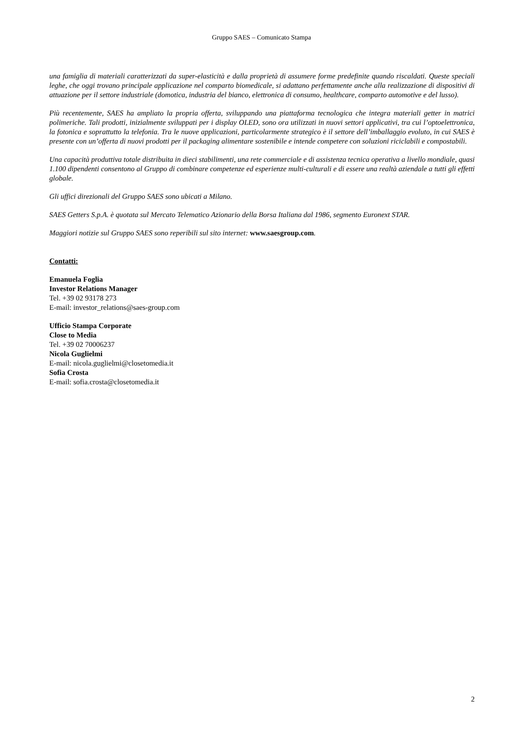Gruppo SAES – Comunicato Stampa
una famiglia di materiali caratterizzati da super-elasticità e dalla proprietà di assumere forme predefinite quando riscaldati. Queste speciali leghe, che oggi trovano principale applicazione nel comparto biomedicale, si adattano perfettamente anche alla realizzazione di dispositivi di attuazione per il settore industriale (domotica, industria del bianco, elettronica di consumo, healthcare, comparto automotive e del lusso).
Più recentemente, SAES ha ampliato la propria offerta, sviluppando una piattaforma tecnologica che integra materiali getter in matrici polimeriche. Tali prodotti, inizialmente sviluppati per i display OLED, sono ora utilizzati in nuovi settori applicativi, tra cui l’optoelettronica, la fotonica e soprattutto la telefonia. Tra le nuove applicazioni, particolarmente strategico è il settore dell’imballaggio evoluto, in cui SAES è presente con un’offerta di nuovi prodotti per il packaging alimentare sostenibile e intende competere con soluzioni riciclabili e compostabili.
Una capacità produttiva totale distribuita in dieci stabilimenti, una rete commerciale e di assistenza tecnica operativa a livello mondiale, quasi 1.100 dipendenti consentono al Gruppo di combinare competenze ed esperienze multi-culturali e di essere una realtà aziendale a tutti gli effetti globale.
Gli uffici direzionali del Gruppo SAES sono ubicati a Milano.
SAES Getters S.p.A. è quotata sul Mercato Telematico Azionario della Borsa Italiana dal 1986, segmento Euronext STAR.
Maggiori notizie sul Gruppo SAES sono reperibili sul sito internet: www.saesgroup.com.
Contatti:
Emanuela Foglia
Investor Relations Manager
Tel. +39 02 93178 273
E-mail: investor_relations@saes-group.com
Ufficio Stampa Corporate
Close to Media
Tel. +39 02 70006237
Nicola Guglielmi
E-mail: nicola.guglielmi@closetomedia.it
Sofia Crosta
E-mail: sofia.crosta@closetomedia.it
2